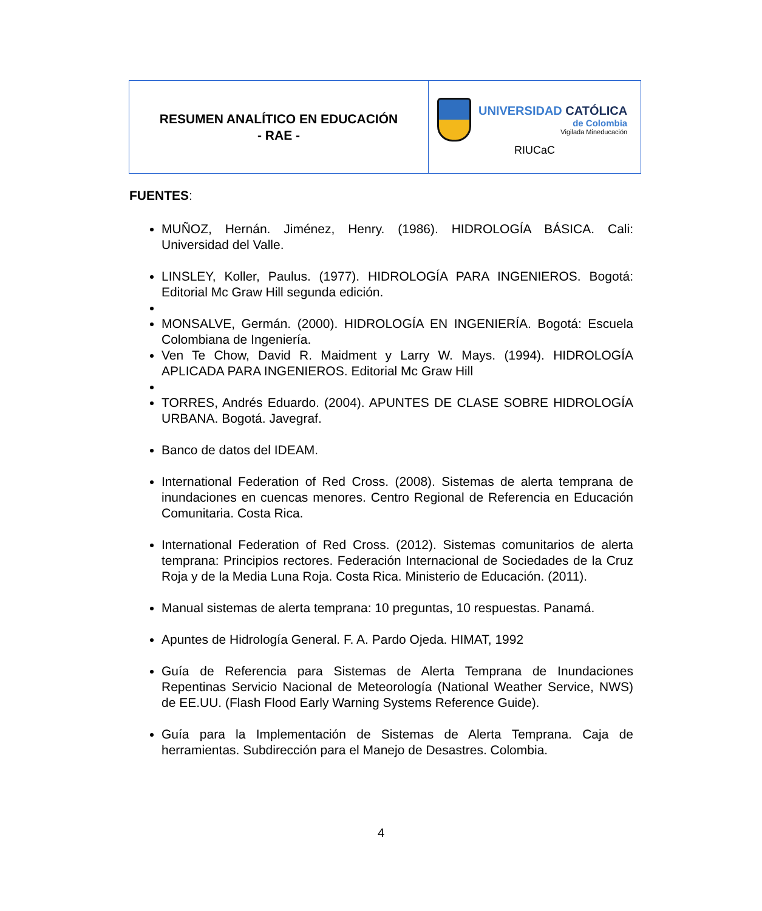| RESUMEN ANALÍTICO EN EDUCACIÓN - RAE - | UNIVERSIDAD CATÓLICA de Colombia Vigilada Mineducación RIUCaC |
FUENTES:
MUÑOZ, Hernán. Jiménez, Henry. (1986). HIDROLOGÍA BÁSICA. Cali: Universidad del Valle.
LINSLEY, Koller, Paulus. (1977). HIDROLOGÍA PARA INGENIEROS. Bogotá: Editorial Mc Graw Hill segunda edición.
MONSALVE, Germán. (2000). HIDROLOGÍA EN INGENIERÍA. Bogotá: Escuela Colombiana de Ingeniería.
Ven Te Chow, David R. Maidment y Larry W. Mays. (1994). HIDROLOGÍA APLICADA PARA INGENIEROS. Editorial Mc Graw Hill
TORRES, Andrés Eduardo. (2004). APUNTES DE CLASE SOBRE HIDROLOGÍA URBANA. Bogotá. Javegraf.
Banco de datos del IDEAM.
International Federation of Red Cross. (2008). Sistemas de alerta temprana de inundaciones en cuencas menores. Centro Regional de Referencia en Educación Comunitaria. Costa Rica.
International Federation of Red Cross. (2012). Sistemas comunitarios de alerta temprana: Principios rectores. Federación Internacional de Sociedades de la Cruz Roja y de la Media Luna Roja. Costa Rica. Ministerio de Educación. (2011).
Manual sistemas de alerta temprana: 10 preguntas, 10 respuestas. Panamá.
Apuntes de Hidrología General. F. A. Pardo Ojeda. HIMAT, 1992
Guía de Referencia para Sistemas de Alerta Temprana de Inundaciones Repentinas Servicio Nacional de Meteorología (National Weather Service, NWS) de EE.UU. (Flash Flood Early Warning Systems Reference Guide).
Guía para la Implementación de Sistemas de Alerta Temprana. Caja de herramientas. Subdirección para el Manejo de Desastres. Colombia.
4